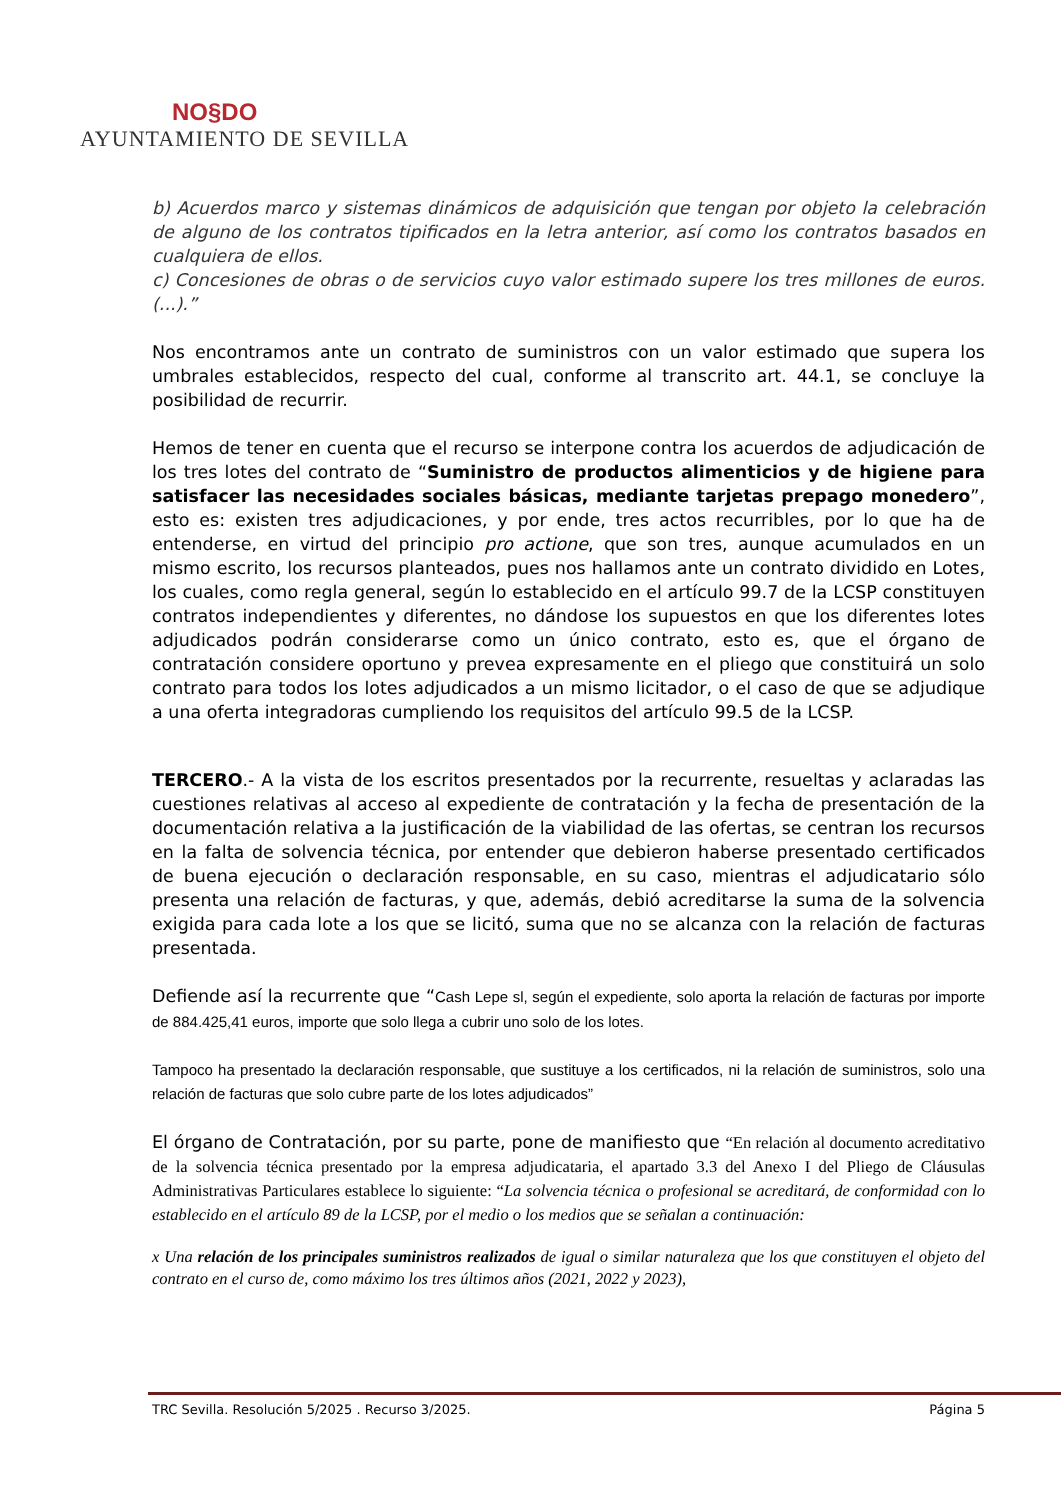NO§DO
AYUNTAMIENTO DE SEVILLA
b) Acuerdos marco y sistemas dinámicos de adquisición que tengan por objeto la celebración de alguno de los contratos tipificados en la letra anterior, así como los contratos basados en cualquiera de ellos.
c) Concesiones de obras o de servicios cuyo valor estimado supere los tres millones de euros.(...).”
Nos encontramos ante un contrato de suministros con un valor estimado que supera los umbrales establecidos, respecto del cual, conforme al transcrito art. 44.1, se concluye la posibilidad de recurrir.
Hemos de tener en cuenta que el recurso se interpone contra los acuerdos de adjudicación de los tres lotes del contrato de “Suministro de productos alimenticios y de higiene para satisfacer las necesidades sociales básicas, mediante tarjetas prepago monedero”, esto es: existen tres adjudicaciones, y por ende, tres actos recurribles, por lo que ha de entenderse, en virtud del principio pro actione, que son tres, aunque acumulados en un mismo escrito, los recursos planteados, pues nos hallamos ante un contrato dividido en Lotes, los cuales, como regla general, según lo establecido en el artículo 99.7 de la LCSP constituyen contratos independientes y diferentes, no dándose los supuestos en que los diferentes lotes adjudicados podrán considerarse como un único contrato, esto es, que el órgano de contratación considere oportuno y prevea expresamente en el pliego que constituirá un solo contrato para todos los lotes adjudicados a un mismo licitador, o el caso de que se adjudique a una oferta integradoras cumpliendo los requisitos del artículo 99.5 de la LCSP.
TERCERO.- A la vista de los escritos presentados por la recurrente, resueltas y aclaradas las cuestiones relativas al acceso al expediente de contratación y la fecha de presentación de la documentación relativa a la justificación de la viabilidad de las ofertas, se centran los recursos en la falta de solvencia técnica, por entender que debieron haberse presentado certificados de buena ejecución o declaración responsable, en su caso, mientras el adjudicatario sólo presenta una relación de facturas, y que, además, debió acreditarse la suma de la solvencia exigida para cada lote a los que se licitó, suma que no se alcanza con la relación de facturas presentada.
Defiende así la recurrente que “Cash Lepe sl, según el expediente, solo aporta la relación de facturas por importe de 884.425,41 euros, importe que solo llega a cubrir uno solo de los lotes.
Tampoco ha presentado la declaración responsable, que sustituye a los certificados, ni la relación de suministros, solo una relación de facturas que solo cubre parte de los lotes adjudicados”
El órgano de Contratación, por su parte, pone de manifiesto que “En relación al documento acreditativo de la solvencia técnica presentado por la empresa adjudicataria, el apartado 3.3 del Anexo I del Pliego de Cláusulas Administrativas Particulares establece lo siguiente: “La solvencia técnica o profesional se acreditará, de conformidad con lo establecido en el artículo 89 de la LCSP, por el medio o los medios que se señalan a continuación:
x Una relación de los principales suministros realizados de igual o similar naturaleza que los que constituyen el objeto del contrato en el curso de, como máximo los tres últimos años (2021, 2022 y 2023),
TRC Sevilla. Resolución 5/2025 . Recurso 3/2025. Página 5